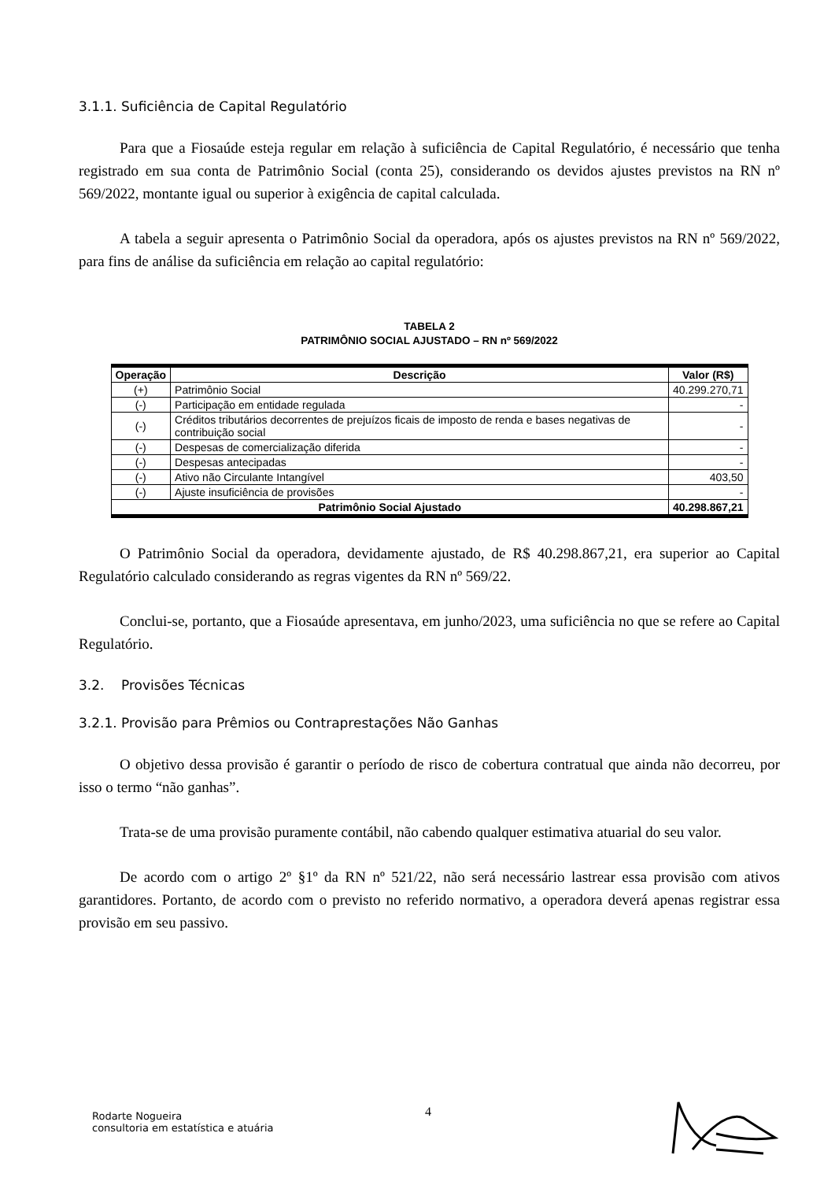3.1.1. Suficiência de Capital Regulatório
Para que a Fiosaúde esteja regular em relação à suficiência de Capital Regulatório, é necessário que tenha registrado em sua conta de Patrimônio Social (conta 25), considerando os devidos ajustes previstos na RN nº 569/2022, montante igual ou superior à exigência de capital calculada.
A tabela a seguir apresenta o Patrimônio Social da operadora, após os ajustes previstos na RN nº 569/2022, para fins de análise da suficiência em relação ao capital regulatório:
TABELA 2
PATRIMÔNIO SOCIAL AJUSTADO – RN nº 569/2022
| Operação | Descrição | Valor (R$) |
| --- | --- | --- |
| (+) | Patrimônio Social | 40.299.270,71 |
| (-) | Participação em entidade regulada | - |
| (-) | Créditos tributários decorrentes de prejuízos ficais de imposto de renda e bases negativas de contribuição social | - |
| (-) | Despesas de comercialização diferida | - |
| (-) | Despesas antecipadas | - |
| (-) | Ativo não Circulante Intangível | 403,50 |
| (-) | Ajuste insuficiência de provisões | - |
| Patrimônio Social Ajustado | | 40.298.867,21 |
O Patrimônio Social da operadora, devidamente ajustado, de R$ 40.298.867,21, era superior ao Capital Regulatório calculado considerando as regras vigentes da RN nº 569/22.
Conclui-se, portanto, que a Fiosaúde apresentava, em junho/2023, uma suficiência no que se refere ao Capital Regulatório.
3.2. Provisões Técnicas
3.2.1. Provisão para Prêmios ou Contraprestações Não Ganhas
O objetivo dessa provisão é garantir o período de risco de cobertura contratual que ainda não decorreu, por isso o termo “não ganhas”.
Trata-se de uma provisão puramente contábil, não cabendo qualquer estimativa atuarial do seu valor.
De acordo com o artigo 2º §1º da RN nº 521/22, não será necessário lastrear essa provisão com ativos garantidores. Portanto, de acordo com o previsto no referido normativo, a operadora deverá apenas registrar essa provisão em seu passivo.
4
Rodarte Nogueira
consultoria em estatística e atuária